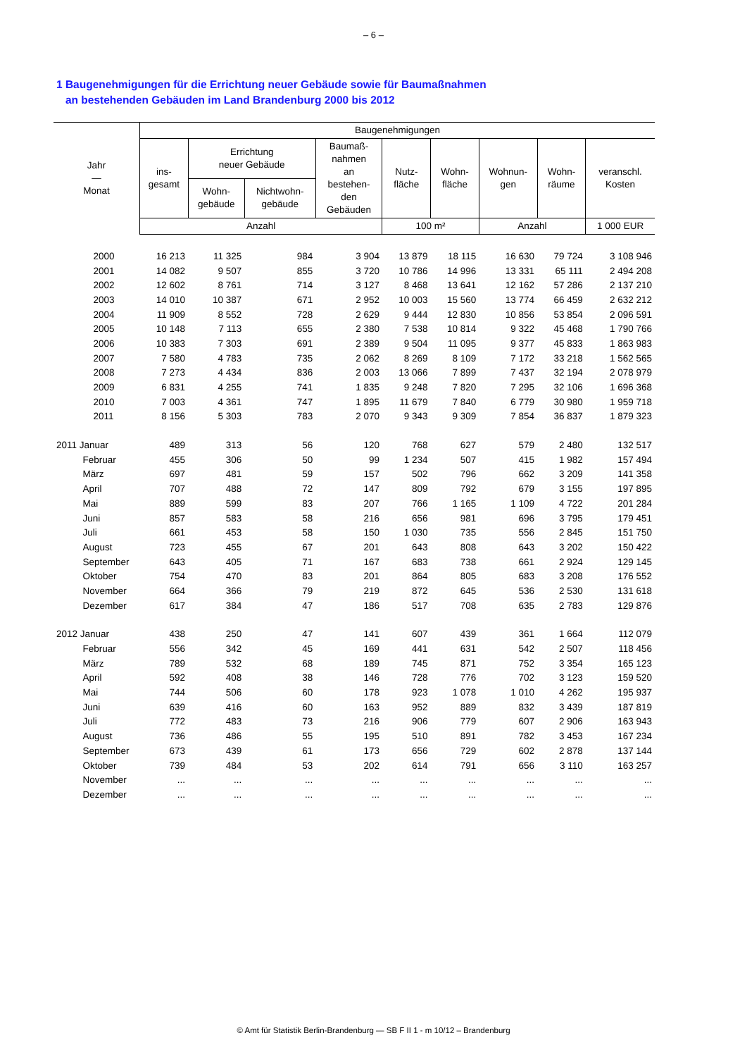– 6 –
1 Baugenehmigungen für die Errichtung neuer Gebäude sowie für Baumaßnahmen
an bestehenden Gebäuden im Land Brandenburg 2000 bis 2012
| Jahr — Monat | Baugenehmigungen | | | | | | | | |
| --- | --- | --- | --- | --- | --- | --- | --- | --- | --- |
| | ins- gesamt | Errichtung neuer Gebäude | | Baumaß- nahmen an bestehen- den Gebäuden | Nutz- fläche | Wohn- fläche | Wohnun- gen | Wohn- räume | veranschl. Kosten |
| | | Wohn- gebäude | Nichtwohn- gebäude | | | | | | |
| | Anzahl | | | | 100 m² | | Anzahl | | 1 000 EUR |
| 2000 | 16 213 | 11 325 | 984 | 3 904 | 13 879 | 18 115 | 16 630 | 79 724 | 3 108 946 |
| 2001 | 14 082 | 9 507 | 855 | 3 720 | 10 786 | 14 996 | 13 331 | 65 111 | 2 494 208 |
| 2002 | 12 602 | 8 761 | 714 | 3 127 | 8 468 | 13 641 | 12 162 | 57 286 | 2 137 210 |
| 2003 | 14 010 | 10 387 | 671 | 2 952 | 10 003 | 15 560 | 13 774 | 66 459 | 2 632 212 |
| 2004 | 11 909 | 8 552 | 728 | 2 629 | 9 444 | 12 830 | 10 856 | 53 854 | 2 096 591 |
| 2005 | 10 148 | 7 113 | 655 | 2 380 | 7 538 | 10 814 | 9 322 | 45 468 | 1 790 766 |
| 2006 | 10 383 | 7 303 | 691 | 2 389 | 9 504 | 11 095 | 9 377 | 45 833 | 1 863 983 |
| 2007 | 7 580 | 4 783 | 735 | 2 062 | 8 269 | 8 109 | 7 172 | 33 218 | 1 562 565 |
| 2008 | 7 273 | 4 434 | 836 | 2 003 | 13 066 | 7 899 | 7 437 | 32 194 | 2 078 979 |
| 2009 | 6 831 | 4 255 | 741 | 1 835 | 9 248 | 7 820 | 7 295 | 32 106 | 1 696 368 |
| 2010 | 7 003 | 4 361 | 747 | 1 895 | 11 679 | 7 840 | 6 779 | 30 980 | 1 959 718 |
| 2011 | 8 156 | 5 303 | 783 | 2 070 | 9 343 | 9 309 | 7 854 | 36 837 | 1 879 323 |
| 2011 Januar | 489 | 313 | 56 | 120 | 768 | 627 | 579 | 2 480 | 132 517 |
| Februar | 455 | 306 | 50 | 99 | 1 234 | 507 | 415 | 1 982 | 157 494 |
| März | 697 | 481 | 59 | 157 | 502 | 796 | 662 | 3 209 | 141 358 |
| April | 707 | 488 | 72 | 147 | 809 | 792 | 679 | 3 155 | 197 895 |
| Mai | 889 | 599 | 83 | 207 | 766 | 1 165 | 1 109 | 4 722 | 201 284 |
| Juni | 857 | 583 | 58 | 216 | 656 | 981 | 696 | 3 795 | 179 451 |
| Juli | 661 | 453 | 58 | 150 | 1 030 | 735 | 556 | 2 845 | 151 750 |
| August | 723 | 455 | 67 | 201 | 643 | 808 | 643 | 3 202 | 150 422 |
| September | 643 | 405 | 71 | 167 | 683 | 738 | 661 | 2 924 | 129 145 |
| Oktober | 754 | 470 | 83 | 201 | 864 | 805 | 683 | 3 208 | 176 552 |
| November | 664 | 366 | 79 | 219 | 872 | 645 | 536 | 2 530 | 131 618 |
| Dezember | 617 | 384 | 47 | 186 | 517 | 708 | 635 | 2 783 | 129 876 |
| 2012 Januar | 438 | 250 | 47 | 141 | 607 | 439 | 361 | 1 664 | 112 079 |
| Februar | 556 | 342 | 45 | 169 | 441 | 631 | 542 | 2 507 | 118 456 |
| März | 789 | 532 | 68 | 189 | 745 | 871 | 752 | 3 354 | 165 123 |
| April | 592 | 408 | 38 | 146 | 728 | 776 | 702 | 3 123 | 159 520 |
| Mai | 744 | 506 | 60 | 178 | 923 | 1 078 | 1 010 | 4 262 | 195 937 |
| Juni | 639 | 416 | 60 | 163 | 952 | 889 | 832 | 3 439 | 187 819 |
| Juli | 772 | 483 | 73 | 216 | 906 | 779 | 607 | 2 906 | 163 943 |
| August | 736 | 486 | 55 | 195 | 510 | 891 | 782 | 3 453 | 167 234 |
| September | 673 | 439 | 61 | 173 | 656 | 729 | 602 | 2 878 | 137 144 |
| Oktober | 739 | 484 | 53 | 202 | 614 | 791 | 656 | 3 110 | 163 257 |
| November | ... | ... | ... | ... | ... | ... | ... | ... | ... |
| Dezember | ... | ... | ... | ... | ... | ... | ... | ... | ... |
© Amt für Statistik Berlin-Brandenburg — SB F II 1 - m 10/12 – Brandenburg